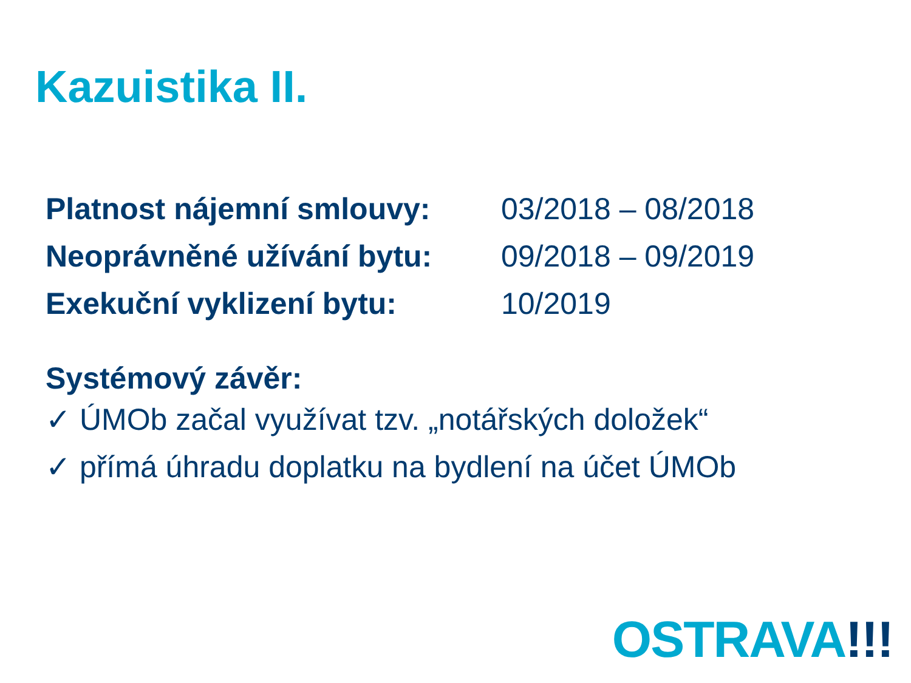Kazuistika II.
| Platnost nájemní smlouvy: | 03/2018 – 08/2018 |
| Neoprávněné užívání bytu: | 09/2018 – 09/2019 |
| Exekuční vyklizení bytu: | 10/2019 |
Systémový závěr:
✓ ÚMOb začal využívat tzv. „notářských doložek“
✓ přímá úhradu doplatku na bydlení na účet ÚMOb
OSTRAVA!!!